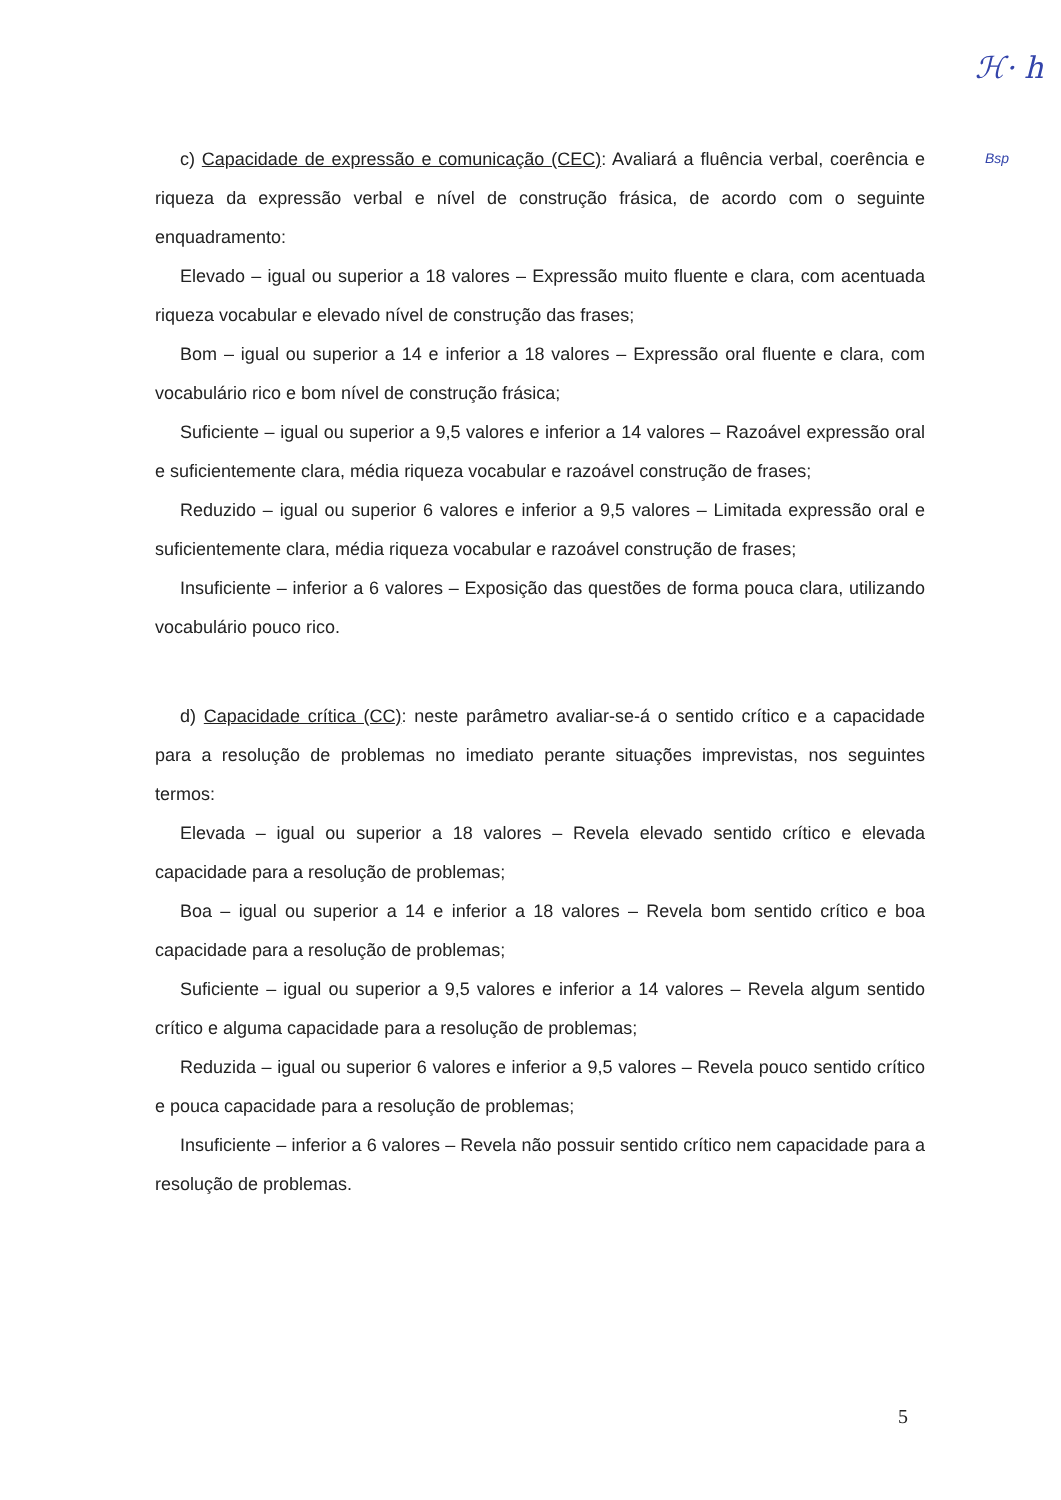ℋ· h
Bsp
c) Capacidade de expressão e comunicação (CEC): Avaliará a fluência verbal, coerência e riqueza da expressão verbal e nível de construção frásica, de acordo com o seguinte enquadramento:
Elevado – igual ou superior a 18 valores – Expressão muito fluente e clara, com acentuada riqueza vocabular e elevado nível de construção das frases;
Bom – igual ou superior a 14 e inferior a 18 valores – Expressão oral fluente e clara, com vocabulário rico e bom nível de construção frásica;
Suficiente – igual ou superior a 9,5 valores e inferior a 14 valores – Razoável expressão oral e suficientemente clara, média riqueza vocabular e razoável construção de frases;
Reduzido – igual ou superior 6 valores e inferior a 9,5 valores – Limitada expressão oral e suficientemente clara, média riqueza vocabular e razoável construção de frases;
Insuficiente – inferior a 6 valores – Exposição das questões de forma pouca clara, utilizando vocabulário pouco rico.
d) Capacidade crítica (CC): neste parâmetro avaliar-se-á o sentido crítico e a capacidade para a resolução de problemas no imediato perante situações imprevistas, nos seguintes termos:
Elevada – igual ou superior a 18 valores – Revela elevado sentido crítico e elevada capacidade para a resolução de problemas;
Boa – igual ou superior a 14 e inferior a 18 valores – Revela bom sentido crítico e boa capacidade para a resolução de problemas;
Suficiente – igual ou superior a 9,5 valores e inferior a 14 valores – Revela algum sentido crítico e alguma capacidade para a resolução de problemas;
Reduzida – igual ou superior 6 valores e inferior a 9,5 valores – Revela pouco sentido crítico e pouca capacidade para a resolução de problemas;
Insuficiente – inferior a 6 valores – Revela não possuir sentido crítico nem capacidade para a resolução de problemas.
5